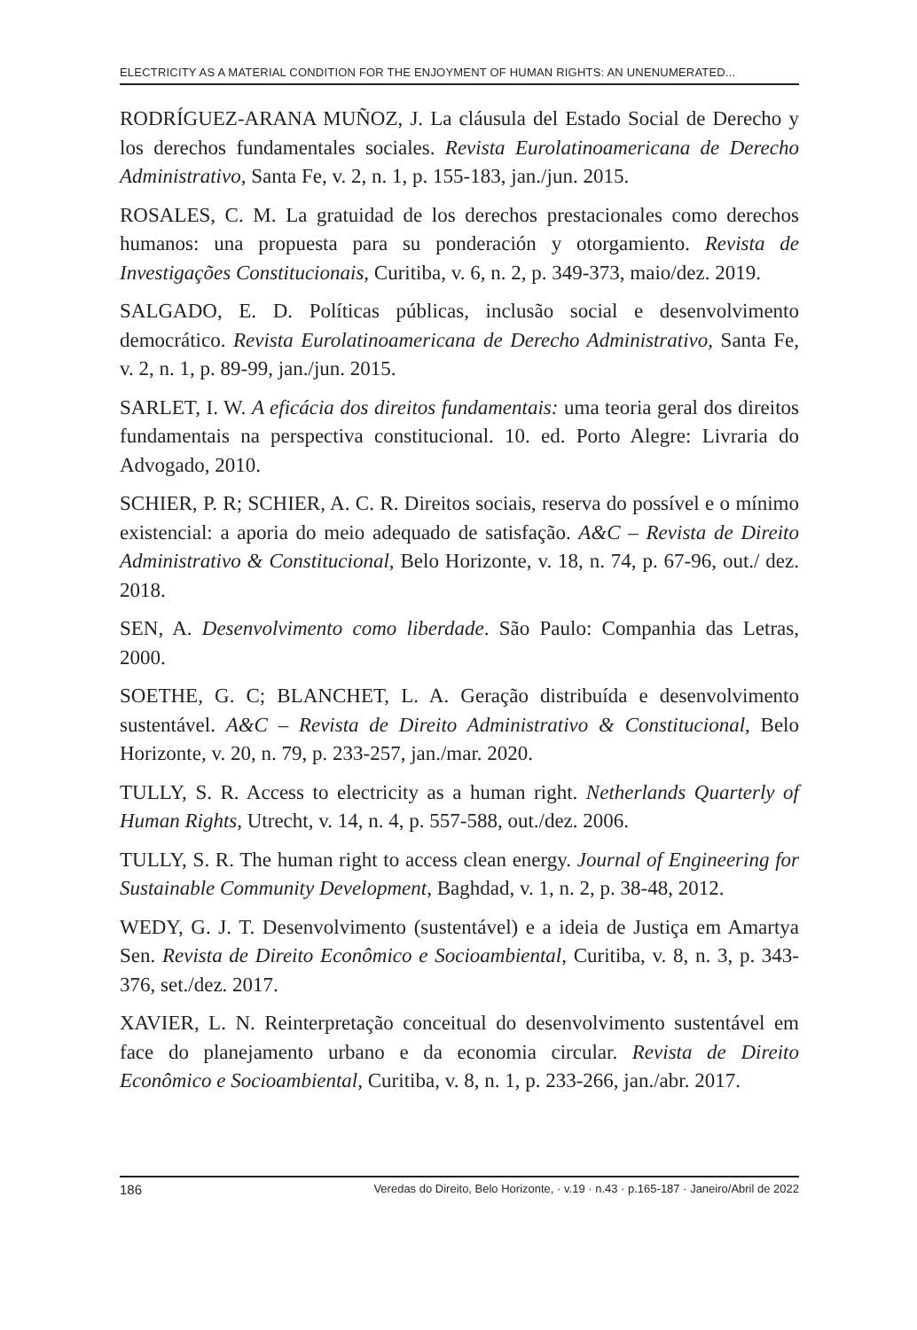ELECTRICITY AS A MATERIAL CONDITION FOR THE ENJOYMENT OF HUMAN RIGHTS: AN UNENUMERATED...
RODRÍGUEZ-ARANA MUÑOZ, J. La cláusula del Estado Social de Derecho y los derechos fundamentales sociales. Revista Eurolatinoamericana de Derecho Administrativo, Santa Fe, v. 2, n. 1, p. 155-183, jan./jun. 2015.
ROSALES, C. M. La gratuidad de los derechos prestacionales como derechos humanos: una propuesta para su ponderación y otorgamiento. Revista de Investigações Constitucionais, Curitiba, v. 6, n. 2, p. 349-373, maio/dez. 2019.
SALGADO, E. D. Políticas públicas, inclusão social e desenvolvimento democrático. Revista Eurolatinoamericana de Derecho Administrativo, Santa Fe, v. 2, n. 1, p. 89-99, jan./jun. 2015.
SARLET, I. W. A eficácia dos direitos fundamentais: uma teoria geral dos direitos fundamentais na perspectiva constitucional. 10. ed. Porto Alegre: Livraria do Advogado, 2010.
SCHIER, P. R; SCHIER, A. C. R. Direitos sociais, reserva do possível e o mínimo existencial: a aporia do meio adequado de satisfação. A&C – Revista de Direito Administrativo & Constitucional, Belo Horizonte, v. 18, n. 74, p. 67-96, out./ dez. 2018.
SEN, A. Desenvolvimento como liberdade. São Paulo: Companhia das Letras, 2000.
SOETHE, G. C; BLANCHET, L. A. Geração distribuída e desenvolvimento sustentável. A&C – Revista de Direito Administrativo & Constitucional, Belo Horizonte, v. 20, n. 79, p. 233-257, jan./mar. 2020.
TULLY, S. R. Access to electricity as a human right. Netherlands Quarterly of Human Rights, Utrecht, v. 14, n. 4, p. 557-588, out./dez. 2006.
TULLY, S. R. The human right to access clean energy. Journal of Engineering for Sustainable Community Development, Baghdad, v. 1, n. 2, p. 38-48, 2012.
WEDY, G. J. T. Desenvolvimento (sustentável) e a ideia de Justiça em Amartya Sen. Revista de Direito Econômico e Socioambiental, Curitiba, v. 8, n. 3, p. 343-376, set./dez. 2017.
XAVIER, L. N. Reinterpretação conceitual do desenvolvimento sustentável em face do planejamento urbano e da economia circular. Revista de Direito Econômico e Socioambiental, Curitiba, v. 8, n. 1, p. 233-266, jan./abr. 2017.
186 Veredas do Direito, Belo Horizonte, · v.19 · n.43 · p.165-187 · Janeiro/Abril de 2022